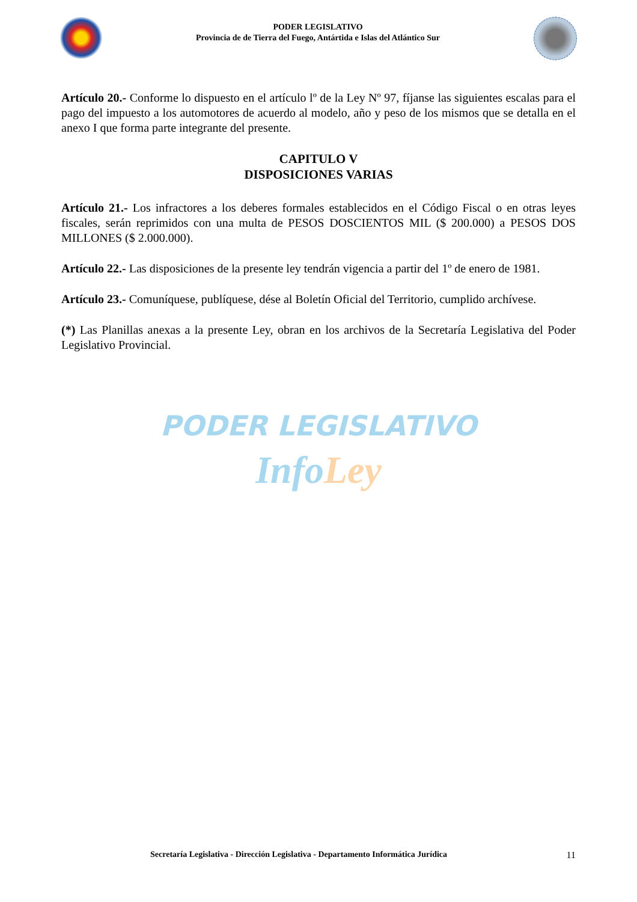PODER LEGISLATIVO
Provincia de de Tierra del Fuego, Antártida e Islas del Atlántico Sur
Artículo 20.- Conforme lo dispuesto en el artículo lº de la Ley Nº 97, fíjanse las siguientes escalas para el pago del impuesto a los automotores de acuerdo al modelo, año y peso de los mismos que se detalla en el anexo I que forma parte integrante del presente.
CAPITULO V
DISPOSICIONES VARIAS
Artículo 21.- Los infractores a los deberes formales establecidos en el Código Fiscal o en otras leyes fiscales, serán reprimidos con una multa de PESOS DOSCIENTOS MIL ($ 200.000) a PESOS DOS MILLONES ($ 2.000.000).
Artículo 22.- Las disposiciones de la presente ley tendrán vigencia a partir del 1º de enero de 1981.
Artículo 23.- Comuníquese, publíquese, dése al Boletín Oficial del Territorio, cumplido archívese.
(*) Las Planillas anexas a la presente Ley, obran en los archivos de la Secretaría Legislativa del Poder Legislativo Provincial.
PODER LEGISLATIVO
Info Ley
Secretaría Legislativa - Dirección Legislativa - Departamento Informática Jurídica 11